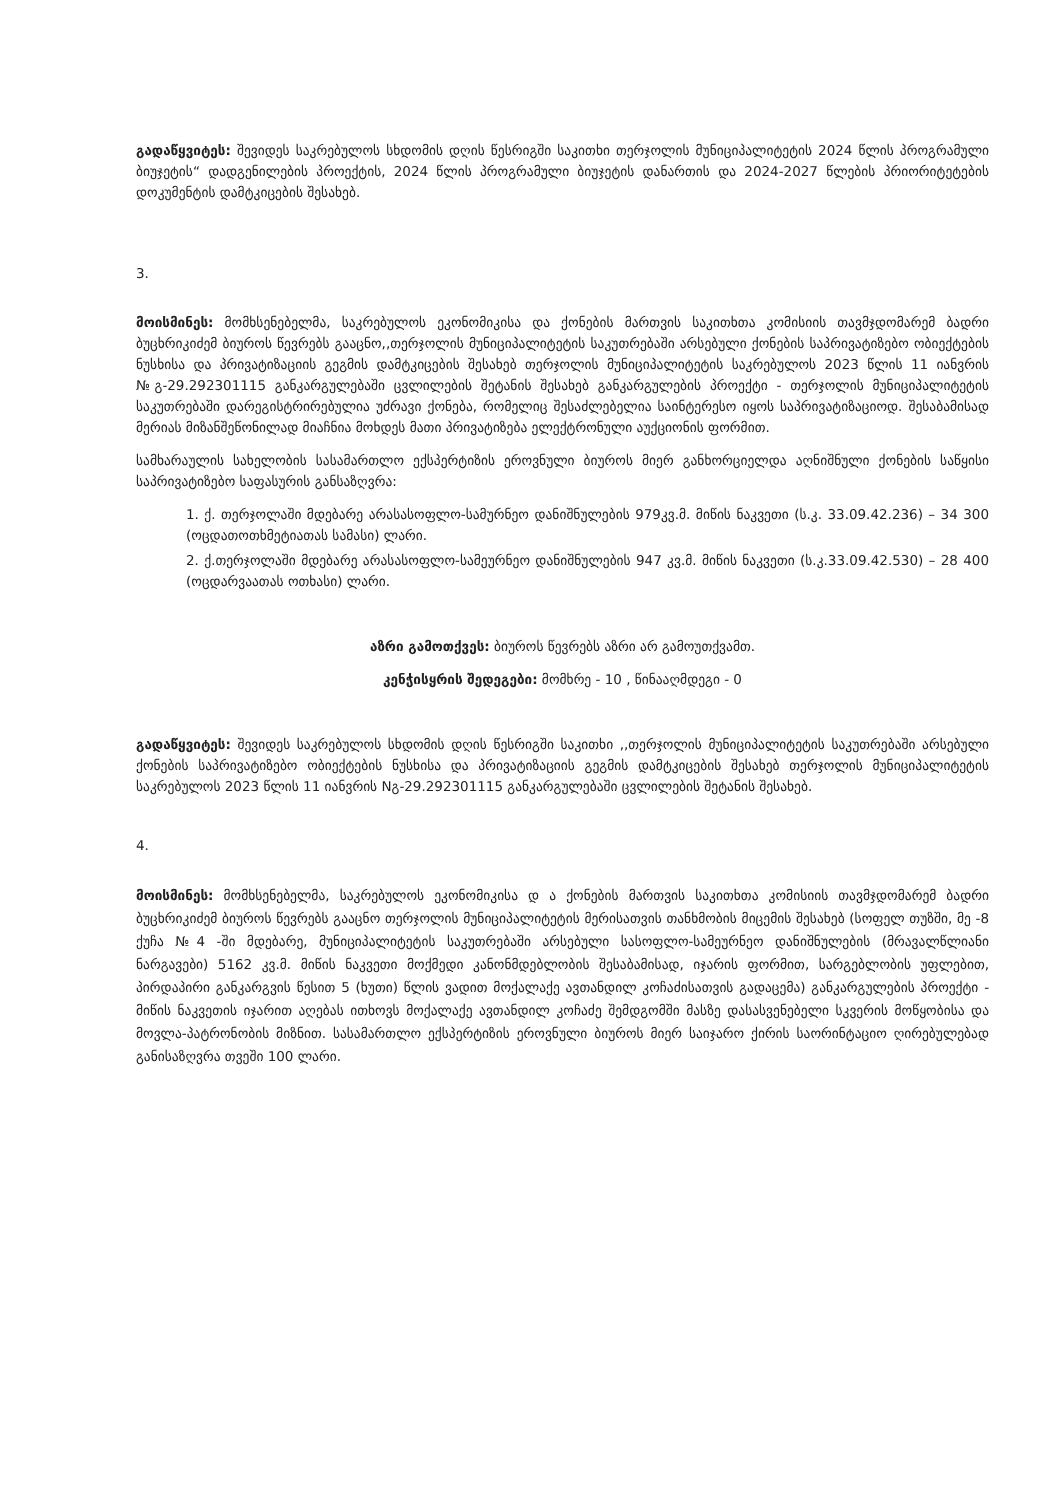გადაწყვიტეს: შევიდეს საკრებულოს სხდომის დღის წესრიგში საკითხი თერჯოლის მუნიციპალიტეტის 2024 წლის პროგრამული ბიუჯეტის“ დადგენილების პროექტის, 2024 წლის პროგრამული ბიუჯეტის დანართის და 2024-2027 წლების პრიორიტეტების დოკუმენტის დამტკიცების შესახებ.
3.
მოისმინეს: მომხსენებელმა, საკრებულოს ეკონომიკისა და ქონების მართვის საკითხთა კომისიის თავმჯდომარემ ბადრი ბუცხრიკიძემ ბიუროს წევრებს გააცნო,,თერჯოლის მუნიციპალიტეტის საკუთრებაში არსებული ქონების საპრივატიზებო ობიექტების ნუსხისა და პრივატიზაციის გეგმის დამტკიცების შესახებ თერჯოლის მუნიციპალიტეტის საკრებულოს 2023 წლის 11 იანვრის №გ-29.292301115 განკარგულებაში ცვლილების შეტანის შესახებ განკარგულების პროექტი - თერჯოლის მუნიციპალიტეტის საკუთრებაში დარეგისტრირებულია უძრავი ქონება, რომელიც შესაძლებელია საინტერესო იყოს საპრივატიზაციოდ. შესაბამისად მერიას მიზანშეწონილად მიაჩნია მოხდეს მათი პრივატიზება ელექტრონული აუქციონის ფორმით.
სამხარაულის სახელობის სასამართლო ექსპერტიზის ეროვნული ბიუროს მიერ განხორციელდა აღნიშნული ქონების საწყისი საპრივატიზებო საფასურის განსაზღვრა:
1. ქ. თერჯოლაში მდებარე არასასოფლო-სამურნეო დანიშნულების 979კვ.მ. მიწის ნაკვეთი (ს.კ. 33.09.42.236) – 34 300 (ოცდათოთხმეტიათას სამასი) ლარი.
2. ქ.თერჯოლაში მდებარე არასასოფლო-სამეურნეო დანიშნულების 947 კვ.მ. მიწის ნაკვეთი (ს.კ.33.09.42.530) – 28 400 (ოცდარვაათას ოთხასი) ლარი.
აზრი გამოთქვეს: ბიუროს წევრებს აზრი არ გამოუთქვამთ.
კენჭისყრის შედეგები: მომხრე - 10 , წინააღმდეგი - 0
გადაწყვიტეს: შევიდეს საკრებულოს სხდომის დღის წესრიგში საკითხი ,,თერჯოლის მუნიციპალიტეტის საკუთრებაში არსებული ქონების საპრივატიზებო ობიექტების ნუსხისა და პრივატიზაციის გეგმის დამტკიცების შესახებ თერჯოლის მუნიციპალიტეტის საკრებულოს 2023 წლის 11 იანვრის Nგ-29.292301115 განკარგულებაში ცვლილების შეტანის შესახებ.
4.
მოისმინეს: მომხსენებელმა, საკრებულოს ეკონომიკისა დ ა ქონების მართვის საკითხთა კომისიის თავმჯდომარემ ბადრი ბუცხრიკიძემ ბიუროს წევრებს გააცნო თერჯოლის მუნიციპალიტეტის მერისათვის თანხმობის მიცემის შესახებ (სოფელ თუზში, მე -8 ქუჩა №4 -ში მდებარე, მუნიციპალიტეტის საკუთრებაში არსებული სასოფლო-სამეურნეო დანიშნულების (მრავალწლიანი ნარგავები) 5162 კვ.მ. მიწის ნაკვეთი მოქმედი კანონმდებლობის შესაბამისად, იჯარის ფორმით, სარგებლობის უფლებით, პირდაპირი განკარგვის წესით 5 (ხუთი) წლის ვადით მოქალაქე ავთანდილ კოჩაძისათვის გადაცემა) განკარგულების პროექტი - მიწის ნაკვეთის იჯარით აღებას ითხოვს მოქალაქე ავთანდილ კოჩაძე შემდგომში მასზე დასასვენებელი სკვერის მოწყობისა და მოვლა-პატრონობის მიზნით. სასამართლო ექსპერტიზის ეროვნული ბიუროს მიერ საიჯარო ქირის საორინტაციო ღირებულებად განისაზღვრა თვეში 100 ლარი.